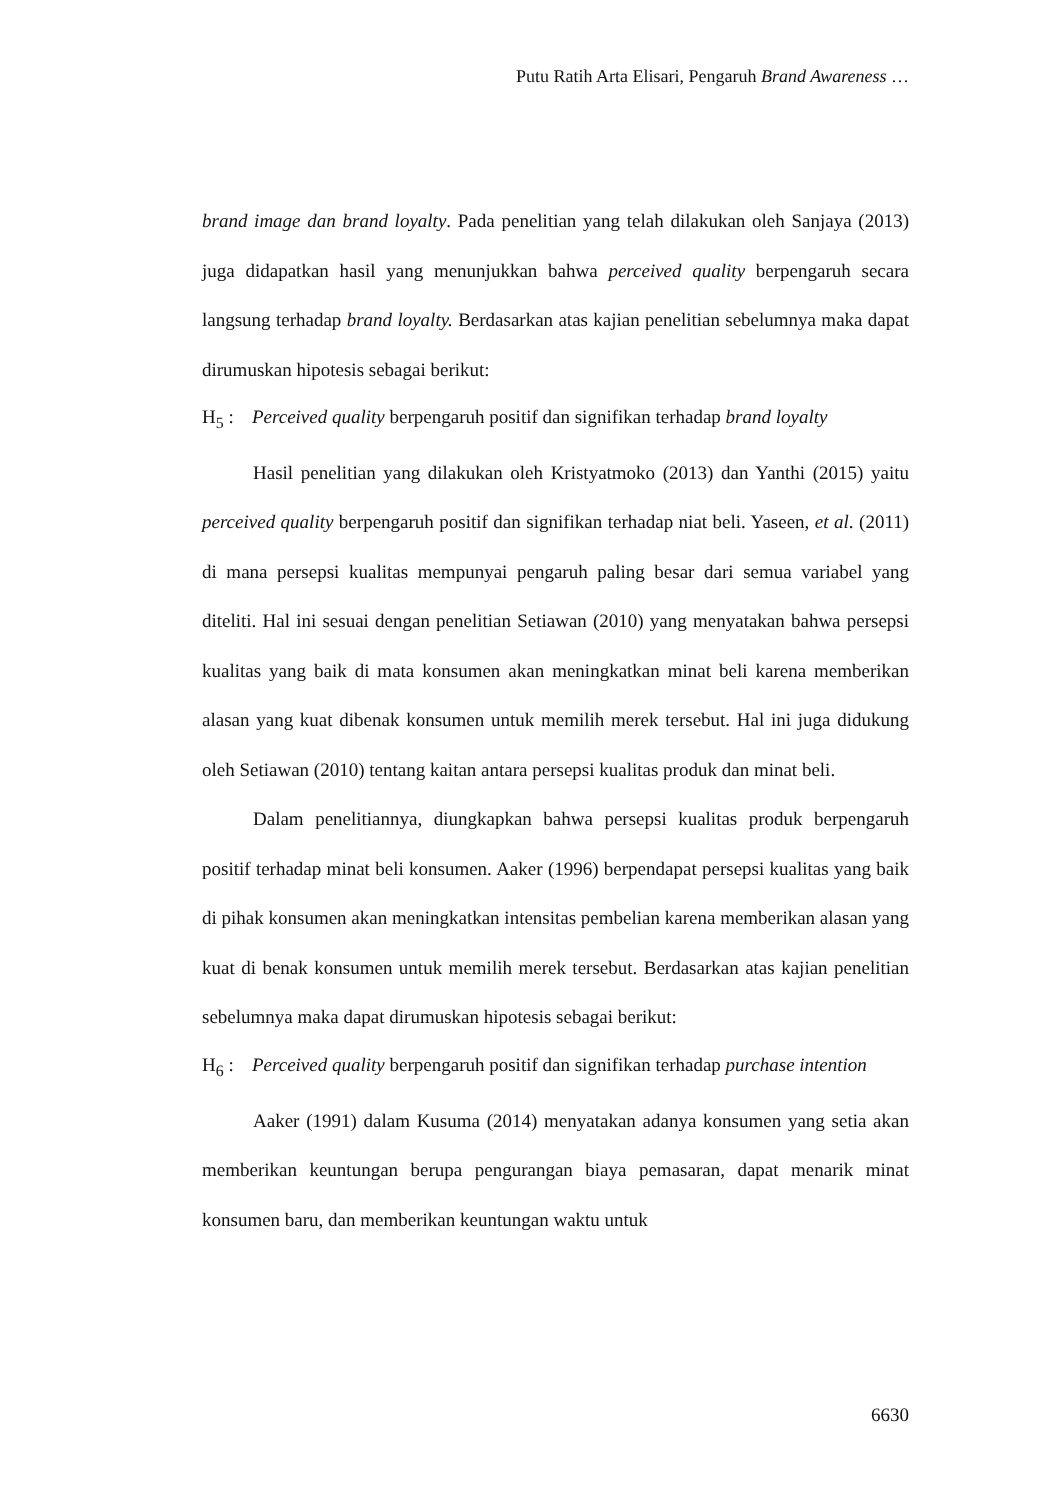Putu Ratih Arta Elisari, Pengaruh Brand Awareness …
brand image dan brand loyalty. Pada penelitian yang telah dilakukan oleh Sanjaya (2013) juga didapatkan hasil yang menunjukkan bahwa perceived quality berpengaruh secara langsung terhadap brand loyalty. Berdasarkan atas kajian penelitian sebelumnya maka dapat dirumuskan hipotesis sebagai berikut:
H<sub>5</sub> : Perceived quality berpengaruh positif dan signifikan terhadap brand loyalty
Hasil penelitian yang dilakukan oleh Kristyatmoko (2013) dan Yanthi (2015) yaitu perceived quality berpengaruh positif dan signifikan terhadap niat beli. Yaseen, et al. (2011) di mana persepsi kualitas mempunyai pengaruh paling besar dari semua variabel yang diteliti. Hal ini sesuai dengan penelitian Setiawan (2010) yang menyatakan bahwa persepsi kualitas yang baik di mata konsumen akan meningkatkan minat beli karena memberikan alasan yang kuat dibenak konsumen untuk memilih merek tersebut. Hal ini juga didukung oleh Setiawan (2010) tentang kaitan antara persepsi kualitas produk dan minat beli.
Dalam penelitiannya, diungkapkan bahwa persepsi kualitas produk berpengaruh positif terhadap minat beli konsumen. Aaker (1996) berpendapat persepsi kualitas yang baik di pihak konsumen akan meningkatkan intensitas pembelian karena memberikan alasan yang kuat di benak konsumen untuk memilih merek tersebut. Berdasarkan atas kajian penelitian sebelumnya maka dapat dirumuskan hipotesis sebagai berikut:
H<sub>6</sub> : Perceived quality berpengaruh positif dan signifikan terhadap purchase intention
Aaker (1991) dalam Kusuma (2014) menyatakan adanya konsumen yang setia akan memberikan keuntungan berupa pengurangan biaya pemasaran, dapat menarik minat konsumen baru, dan memberikan keuntungan waktu untuk
6630